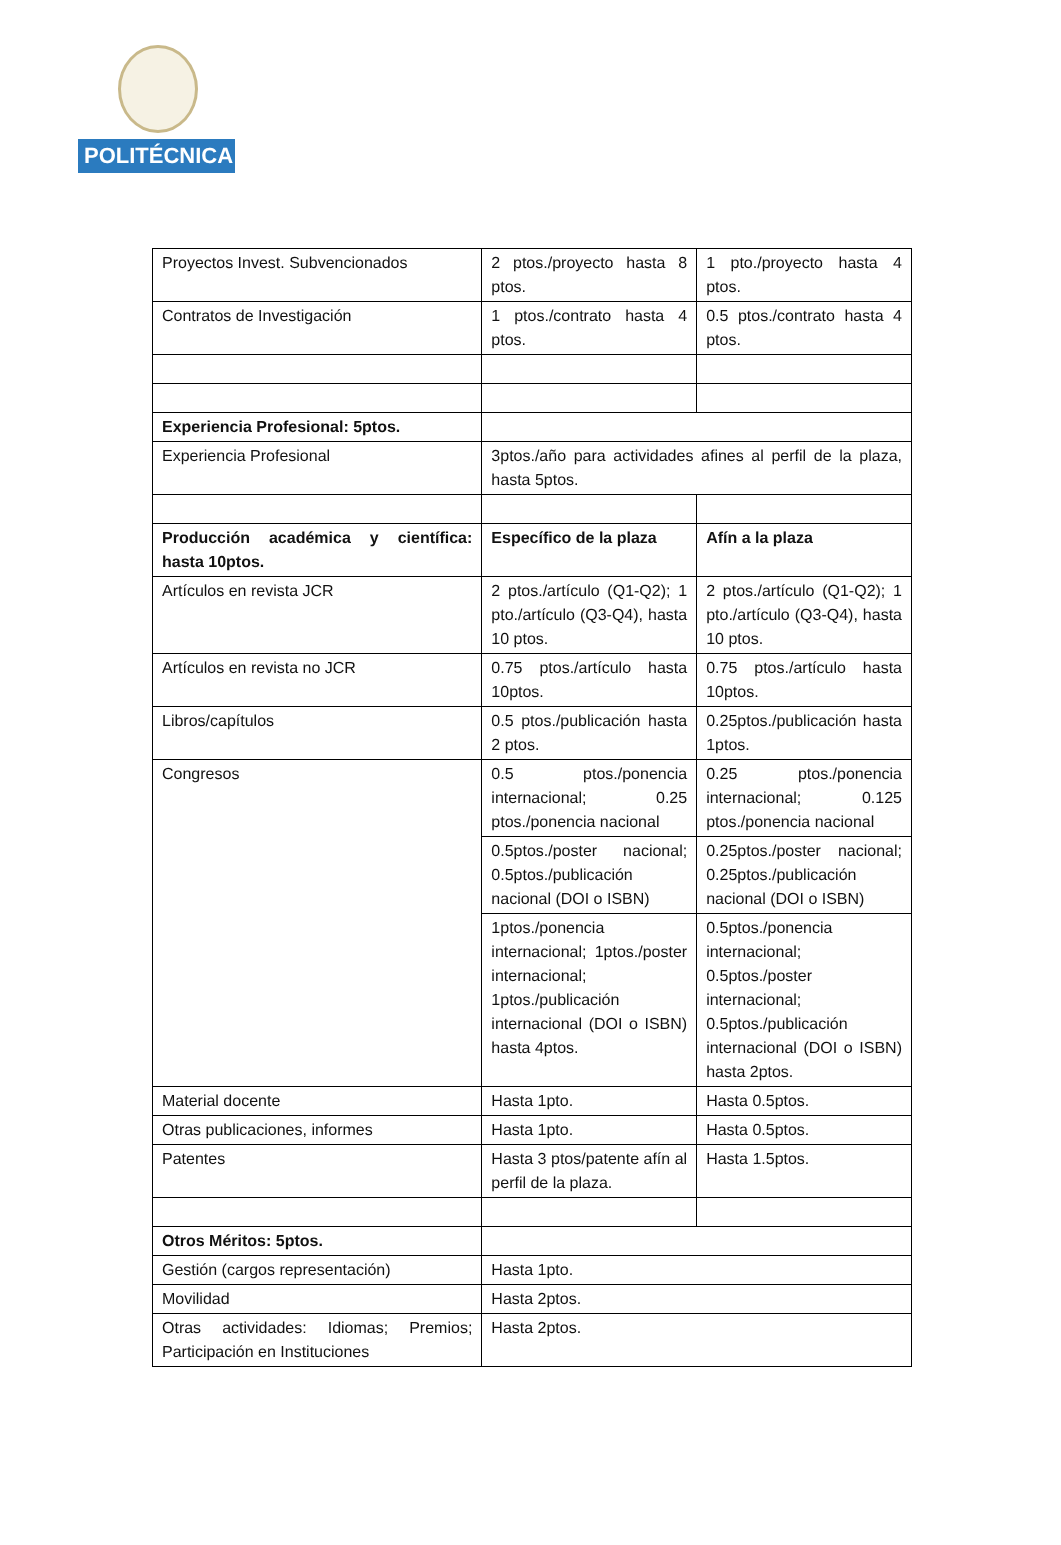POLITÉCNICA
| Proyectos Invest. Subvencionados | 2 ptos./proyecto hasta 8 ptos. | 1 pto./proyecto hasta 4 ptos. |
| Contratos de Investigación | 1 ptos./contrato hasta 4 ptos. | 0.5 ptos./contrato hasta 4 ptos. |
| Experiencia Profesional: 5ptos. | | |
| Experiencia Profesional | 3ptos./año para actividades afines al perfil de la plaza, hasta 5ptos. | |
| Producción académica y científica: hasta 10ptos. | Específico de la plaza | Afín a la plaza |
| Artículos en revista JCR | 2 ptos./artículo (Q1-Q2); 1 pto./artículo (Q3-Q4), hasta 10 ptos. | 2 ptos./artículo (Q1-Q2); 1 pto./artículo (Q3-Q4), hasta 10 ptos. |
| Artículos en revista no JCR | 0.75 ptos./artículo hasta 10ptos. | 0.75 ptos./artículo hasta 10ptos. |
| Libros/capítulos | 0.5 ptos./publicación hasta 2 ptos. | 0.25ptos./publicación hasta 1ptos. |
| Congresos | 0.5 ptos./ponencia internacional; 0.25 ptos./ponencia nacional | 0.25 ptos./ponencia internacional; 0.125 ptos./ponencia nacional |
| | 0.5ptos./poster nacional; 0.5ptos./publicación nacional (DOI o ISBN) | 0.25ptos./poster nacional; 0.25ptos./publicación nacional (DOI o ISBN) |
| | 1ptos./ponencia internacional; 1ptos./poster internacional; 1ptos./publicación internacional (DOI o ISBN) hasta 4ptos. | 0.5ptos./ponencia internacional; 0.5ptos./poster internacional; 0.5ptos./publicación internacional (DOI o ISBN) hasta 2ptos. |
| Material docente | Hasta 1pto. | Hasta 0.5ptos. |
| Otras publicaciones, informes | Hasta 1pto. | Hasta 0.5ptos. |
| Patentes | Hasta 3 ptos/patente afín al perfil de la plaza. | Hasta 1.5ptos. |
| Otros Méritos: 5ptos. | | |
| Gestión (cargos representación) | Hasta 1pto. | |
| Movilidad | Hasta 2ptos. | |
| Otras actividades: Idiomas; Premios; Participación en Instituciones | Hasta 2ptos. | |